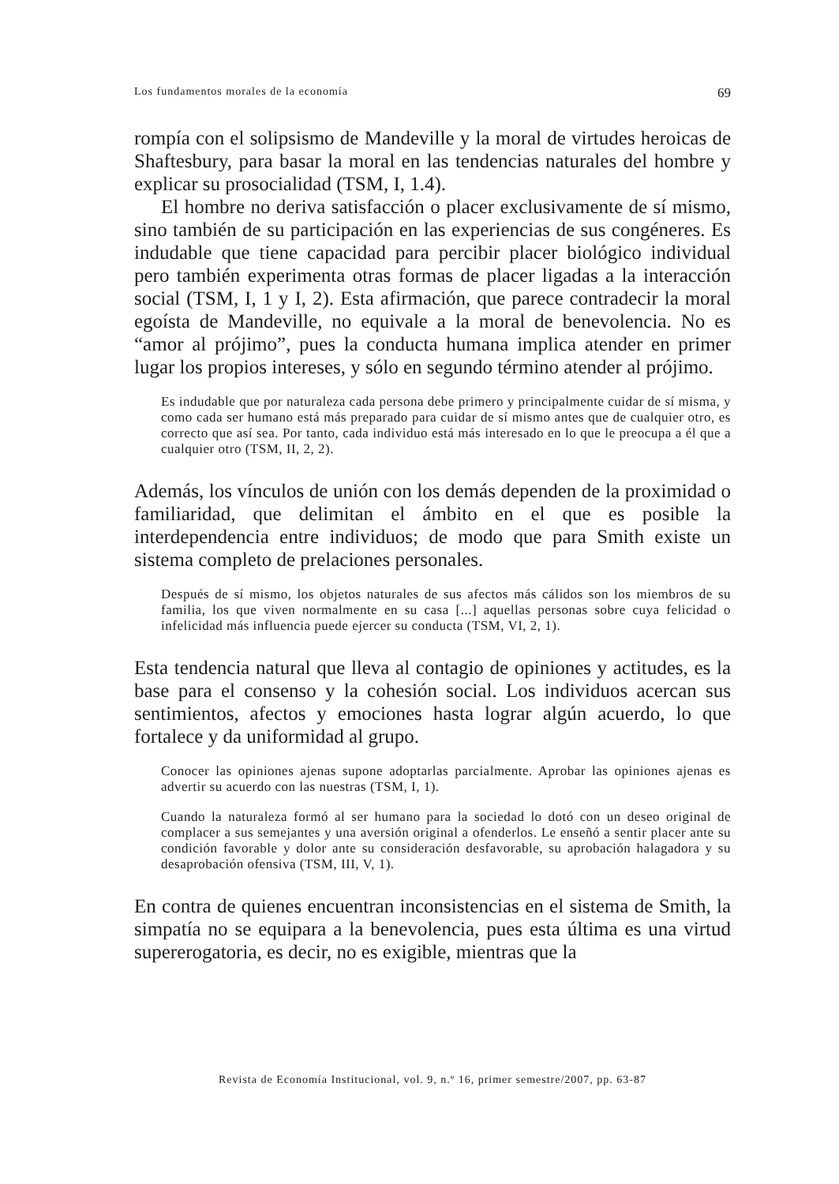Los fundamentos morales de la economía 69
rompía con el solipsismo de Mandeville y la moral de virtudes heroicas de Shaftesbury, para basar la moral en las tendencias naturales del hombre y explicar su prosocialidad (TSM, I, 1.4).
El hombre no deriva satisfacción o placer exclusivamente de sí mismo, sino también de su participación en las experiencias de sus congéneres. Es indudable que tiene capacidad para percibir placer biológico individual pero también experimenta otras formas de placer ligadas a la interacción social (TSM, I, 1 y I, 2). Esta afirmación, que parece contradecir la moral egoísta de Mandeville, no equivale a la moral de benevolencia. No es “amor al prójimo”, pues la conducta humana implica atender en primer lugar los propios intereses, y sólo en segundo término atender al prójimo.
Es indudable que por naturaleza cada persona debe primero y principalmente cuidar de sí misma, y como cada ser humano está más preparado para cuidar de sí mismo antes que de cualquier otro, es correcto que así sea. Por tanto, cada individuo está más interesado en lo que le preocupa a él que a cualquier otro (TSM, II, 2, 2).
Además, los vínculos de unión con los demás dependen de la proximidad o familiaridad, que delimitan el ámbito en el que es posible la interdependencia entre individuos; de modo que para Smith existe un sistema completo de prelaciones personales.
Después de sí mismo, los objetos naturales de sus afectos más cálidos son los miembros de su familia, los que viven normalmente en su casa [...] aquellas personas sobre cuya felicidad o infelicidad más influencia puede ejercer su conducta (TSM, VI, 2, 1).
Esta tendencia natural que lleva al contagio de opiniones y actitudes, es la base para el consenso y la cohesión social. Los individuos acercan sus sentimientos, afectos y emociones hasta lograr algún acuerdo, lo que fortalece y da uniformidad al grupo.
Conocer las opiniones ajenas supone adoptarlas parcialmente. Aprobar las opiniones ajenas es advertir su acuerdo con las nuestras (TSM, I, 1).
Cuando la naturaleza formó al ser humano para la sociedad lo dotó con un deseo original de complacer a sus semejantes y una aversión original a ofenderlos. Le enseñó a sentir placer ante su condición favorable y dolor ante su consideración desfavorable, su aprobación halagadora y su desaprobación ofensiva (TSM, III, V, 1).
En contra de quienes encuentran inconsistencias en el sistema de Smith, la simpatía no se equipara a la benevolencia, pues esta última es una virtud supererogatoria, es decir, no es exigible, mientras que la
Revista de Economía Institucional, vol. 9, n.º 16, primer semestre/2007, pp. 63-87